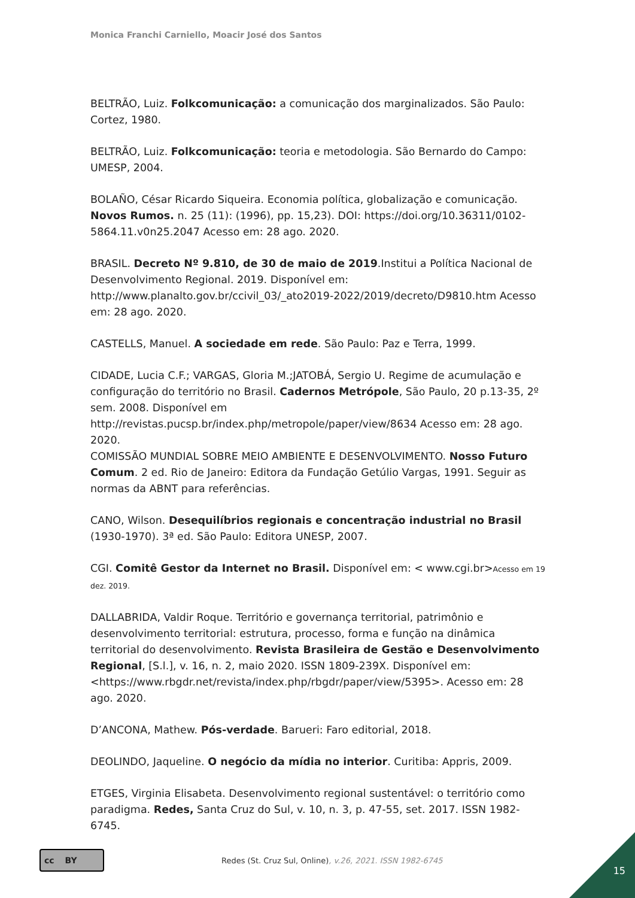Monica Franchi Carniello, Moacir José dos Santos
BELTRÃO, Luiz. Folkcomunicação: a comunicação dos marginalizados. São Paulo: Cortez, 1980.
BELTRÃO, Luiz. Folkcomunicação: teoria e metodologia. São Bernardo do Campo: UMESP, 2004.
BOLAÑO, César Ricardo Siqueira. Economia política, globalização e comunicação. Novos Rumos. n. 25 (11): (1996), pp. 15,23). DOI: https://doi.org/10.36311/0102-5864.11.v0n25.2047 Acesso em: 28 ago. 2020.
BRASIL. Decreto Nº 9.810, de 30 de maio de 2019.Institui a Política Nacional de Desenvolvimento Regional. 2019. Disponível em: http://www.planalto.gov.br/ccivil_03/_ato2019-2022/2019/decreto/D9810.htm Acesso em: 28 ago. 2020.
CASTELLS, Manuel. A sociedade em rede. São Paulo: Paz e Terra, 1999.
CIDADE, Lucia C.F.; VARGAS, Gloria M.;JATOBÁ, Sergio U. Regime de acumulação e configuração do território no Brasil. Cadernos Metrópole, São Paulo, 20 p.13-35, 2º sem. 2008. Disponível em http://revistas.pucsp.br/index.php/metropole/paper/view/8634 Acesso em: 28 ago. 2020.
COMISSÃO MUNDIAL SOBRE MEIO AMBIENTE E DESENVOLVIMENTO. Nosso Futuro Comum. 2 ed. Rio de Janeiro: Editora da Fundação Getúlio Vargas, 1991. Seguir as normas da ABNT para referências.
CANO, Wilson. Desequilíbrios regionais e concentração industrial no Brasil (1930-1970). 3ª ed. São Paulo: Editora UNESP, 2007.
CGI. Comitê Gestor da Internet no Brasil. Disponível em: < www.cgi.br>Acesso em 19 dez. 2019.
DALLABRIDA, Valdir Roque. Território e governança territorial, patrimônio e desenvolvimento territorial: estrutura, processo, forma e função na dinâmica territorial do desenvolvimento. Revista Brasileira de Gestão e Desenvolvimento Regional, [S.l.], v. 16, n. 2, maio 2020. ISSN 1809-239X. Disponível em: <https://www.rbgdr.net/revista/index.php/rbgdr/paper/view/5395>. Acesso em: 28 ago. 2020.
D’ANCONA, Mathew. Pós-verdade. Barueri: Faro editorial, 2018.
DEOLINDO, Jaqueline. O negócio da mídia no interior. Curitiba: Appris, 2009.
ETGES, Virginia Elisabeta. Desenvolvimento regional sustentável: o território como paradigma. Redes, Santa Cruz do Sul, v. 10, n. 3, p. 47-55, set. 2017. ISSN 1982-6745.
cc BY
Redes (St. Cruz Sul, Online), v.26, 2021. ISSN 1982-6745
15